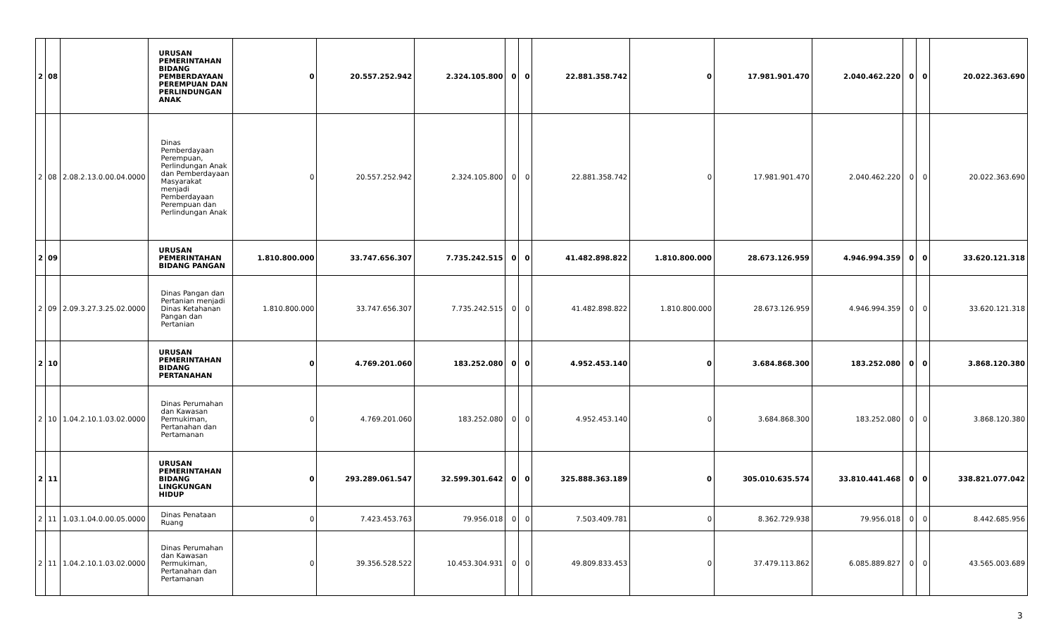| 2 | 08 | | URUSAN PEMERINTAHAN BIDANG PEMBERDAYAAN PEREMPUAN DAN PERLINDUNGAN ANAK | 0 | 20.557.252.942 | 2.324.105.800 | 0 | 0 | 22.881.358.742 | 0 | 17.981.901.470 | 2.040.462.220 | 0 | 0 | 20.022.363.690 |
| 2 | 08 | 2.08.2.13.0.00.04.0000 | Dinas Pemberdayaan Perempuan, Perlindungan Anak dan Pemberdayaan Masyarakat menjadi Pemberdayaan Perempuan dan Perlindungan Anak | 0 | 20.557.252.942 | 2.324.105.800 | 0 | 0 | 22.881.358.742 | 0 | 17.981.901.470 | 2.040.462.220 | 0 | 0 | 20.022.363.690 |
| 2 | 09 | | URUSAN PEMERINTAHAN BIDANG PANGAN | 1.810.800.000 | 33.747.656.307 | 7.735.242.515 | 0 | 0 | 41.482.898.822 | 1.810.800.000 | 28.673.126.959 | 4.946.994.359 | 0 | 0 | 33.620.121.318 |
| 2 | 09 | 2.09.3.27.3.25.02.0000 | Dinas Pangan dan Pertanian menjadi Dinas Ketahanan Pangan dan Pertanian | 1.810.800.000 | 33.747.656.307 | 7.735.242.515 | 0 | 0 | 41.482.898.822 | 1.810.800.000 | 28.673.126.959 | 4.946.994.359 | 0 | 0 | 33.620.121.318 |
| 2 | 10 | | URUSAN PEMERINTAHAN BIDANG PERTANAHAN | 0 | 4.769.201.060 | 183.252.080 | 0 | 0 | 4.952.453.140 | 0 | 3.684.868.300 | 183.252.080 | 0 | 0 | 3.868.120.380 |
| 2 | 10 | 1.04.2.10.1.03.02.0000 | Dinas Perumahan dan Kawasan Permukiman, Pertanahan dan Pertamanan | 0 | 4.769.201.060 | 183.252.080 | 0 | 0 | 4.952.453.140 | 0 | 3.684.868.300 | 183.252.080 | 0 | 0 | 3.868.120.380 |
| 2 | 11 | | URUSAN PEMERINTAHAN BIDANG LINGKUNGAN HIDUP | 0 | 293.289.061.547 | 32.599.301.642 | 0 | 0 | 325.888.363.189 | 0 | 305.010.635.574 | 33.810.441.468 | 0 | 0 | 338.821.077.042 |
| 2 | 11 | 1.03.1.04.0.00.05.0000 | Dinas Penataan Ruang | 0 | 7.423.453.763 | 79.956.018 | 0 | 0 | 7.503.409.781 | 0 | 8.362.729.938 | 79.956.018 | 0 | 0 | 8.442.685.956 |
| 2 | 11 | 1.04.2.10.1.03.02.0000 | Dinas Perumahan dan Kawasan Permukiman, Pertanahan dan Pertamanan | 0 | 39.356.528.522 | 10.453.304.931 | 0 | 0 | 49.809.833.453 | 0 | 37.479.113.862 | 6.085.889.827 | 0 | 0 | 43.565.003.689 |
3